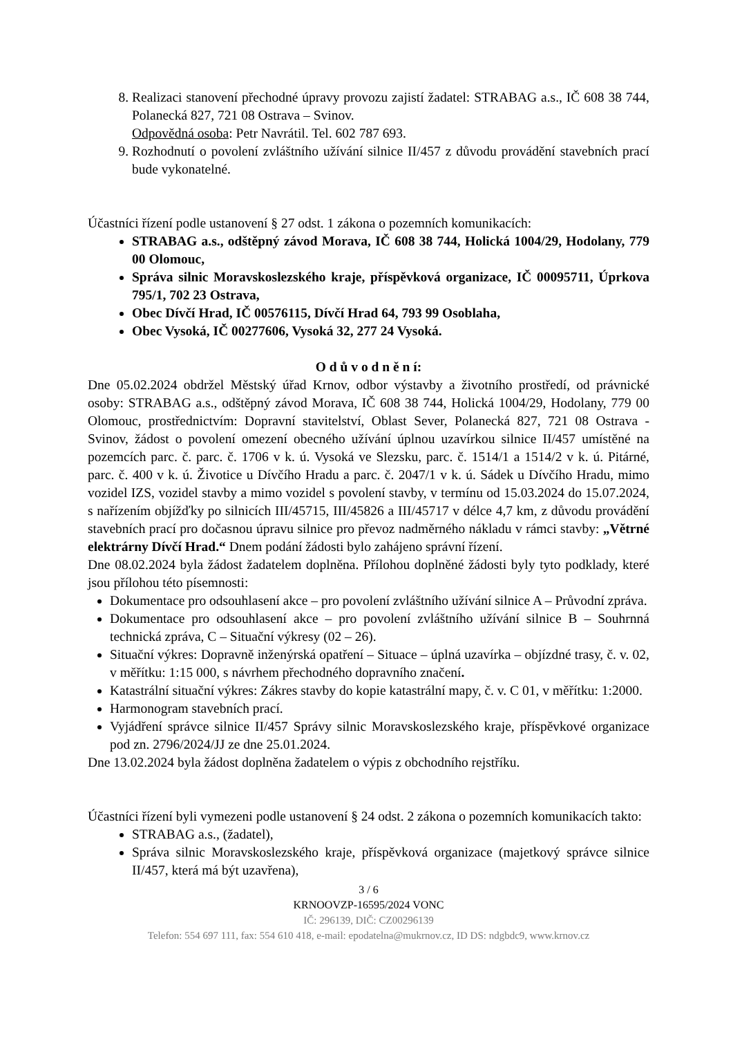8. Realizaci stanovení přechodné úpravy provozu zajistí žadatel: STRABAG a.s., IČ 608 38 744, Polanecká 827, 721 08 Ostrava – Svinov.
Odpovědná osoba: Petr Navrátil. Tel. 602 787 693.
9. Rozhodnutí o povolení zvláštního užívání silnice II/457 z důvodu provádění stavebních prací bude vykonatelné.
Účastníci řízení podle ustanovení § 27 odst. 1 zákona o pozemních komunikacích:
STRABAG a.s., odštěpný závod Morava, IČ 608 38 744, Holická 1004/29, Hodolany, 779 00 Olomouc,
Správa silnic Moravskoslezského kraje, příspěvková organizace, IČ 00095711, Úprkova 795/1, 702 23 Ostrava,
Obec Dívčí Hrad, IČ 00576115, Dívčí Hrad 64, 793 99 Osoblaha,
Obec Vysoká, IČ 00277606, Vysoká 32, 277 24 Vysoká.
O d ů v o d n ě n í:
Dne 05.02.2024 obdržel Městský úřad Krnov, odbor výstavby a životního prostředí, od právnické osoby: STRABAG a.s., odštěpný závod Morava, IČ 608 38 744, Holická 1004/29, Hodolany, 779 00 Olomouc, prostřednictvím: Dopravní stavitelství, Oblast Sever, Polanecká 827, 721 08 Ostrava - Svinov, žádost o povolení omezení obecného užívání úplnou uzavírkou silnice II/457 umístěné na pozemcích parc. č. parc. č. 1706 v k. ú. Vysoká ve Slezsku, parc. č. 1514/1 a 1514/2 v k. ú. Pitárné, parc. č. 400 v k. ú. Životice u Dívčího Hradu a parc. č. 2047/1 v k. ú. Sádek u Dívčího Hradu, mimo vozidel IZS, vozidel stavby a mimo vozidel s povolení stavby, v termínu od 15.03.2024 do 15.07.2024, s nařízením objížďky po silnicích III/45715, III/45826 a III/45717 v délce 4,7 km, z důvodu provádění stavebních prací pro dočasnou úpravu silnice pro převoz nadměrného nákladu v rámci stavby: „Větrné elektrárny Dívčí Hrad.“ Dnem podání žádosti bylo zahájeno správní řízení.
Dne 08.02.2024 byla žádost žadatelem doplněna. Přílohou doplněné žádosti byly tyto podklady, které jsou přílohou této písemnosti:
Dokumentace pro odsouhlasení akce – pro povolení zvláštního užívání silnice A – Průvodní zpráva.
Dokumentace pro odsouhlasení akce – pro povolení zvláštního užívání silnice B – Souhrnná technická zpráva, C – Situační výkresy (02 – 26).
Situační výkres: Dopravně inženýrská opatření – Situace – úplná uzavírka – objízdné trasy, č. v. 02, v měřítku: 1:15 000, s návrhem přechodného dopravního značení.
Katastrální situační výkres: Zákres stavby do kopie katastrální mapy, č. v. C 01, v měřítku: 1:2000.
Harmonogram stavebních prací.
Vyjádření správce silnice II/457 Správy silnic Moravskoslezského kraje, příspěvkové organizace pod zn. 2796/2024/JJ ze dne 25.01.2024.
Dne 13.02.2024 byla žádost doplněna žadatelem o výpis z obchodního rejstříku.
Účastníci řízení byli vymezeni podle ustanovení § 24 odst. 2 zákona o pozemních komunikacích takto:
STRABAG a.s., (žadatel),
Správa silnic Moravskoslezského kraje, příspěvková organizace (majetkový správce silnice II/457, která má být uzavřena),
3 / 6
KRNOOVZP-16595/2024 VONC
IČ: 296139, DIČ: CZ00296139
Telefon: 554 697 111, fax: 554 610 418, e-mail: epodatelna@mukrnov.cz, ID DS: ndgbdc9, www.krnov.cz